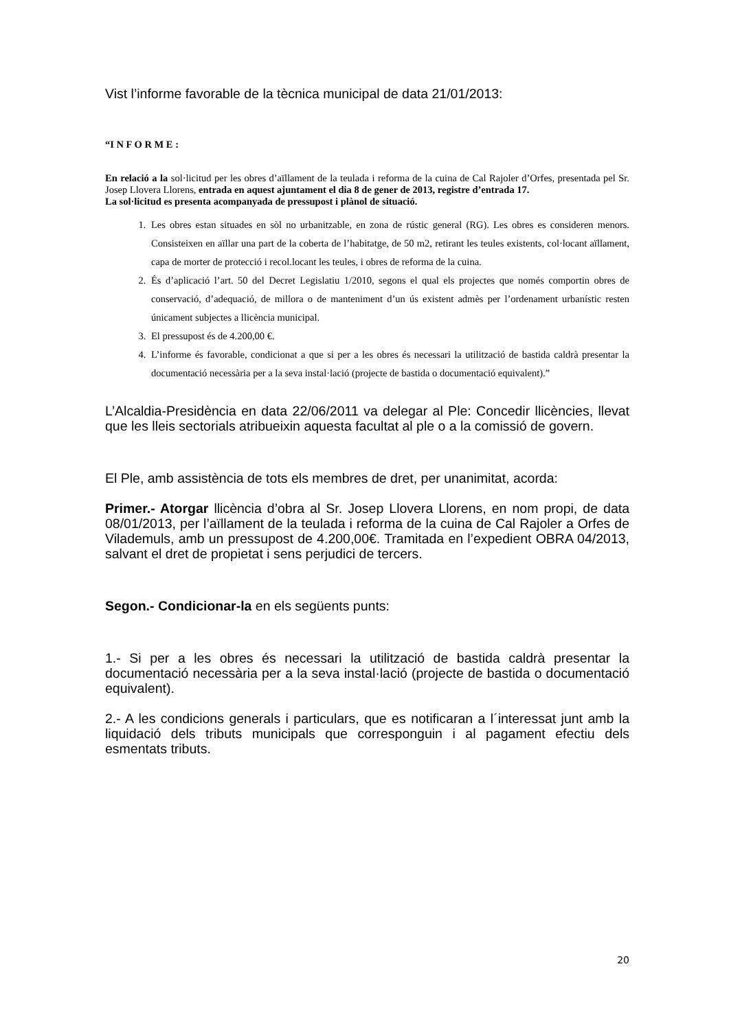Vist l’informe favorable de la tècnica municipal de data 21/01/2013:
“I N F O R M E :
En relació a la sol·licitud per les obres d’aïllament de la teulada i reforma de la cuina de Cal Rajoler d’Orfes, presentada pel Sr. Josep Llovera Llorens, entrada en aquest ajuntament el dia 8 de gener de 2013, registre d’entrada 17.
La sol·licitud es presenta acompanyada de pressupost i plànol de situació.
1. Les obres estan situades en sòl no urbanitzable, en zona de rústic general (RG). Les obres es consideren menors. Consisteixen en aïllar una part de la coberta de l’habitatge, de 50 m2, retirant les teules existents, col·locant aïllament, capa de morter de protecció i recol.locant les teules, i obres de reforma de la cuina.
2. És d’aplicació l’art. 50 del Decret Legislatiu 1/2010, segons el qual els projectes que només comportin obres de conservació, d’adequació, de millora o de manteniment d’un ús existent admès per l’ordenament urbanístic resten únicament subjectes a llicència municipal.
3. El pressupost és de 4.200,00 €.
4. L’informe és favorable, condicionat a que si per a les obres és necessari la utilització de bastida caldrà presentar la documentació necessària per a la seva instal·lació (projecte de bastida o documentació equivalent).”
L’Alcaldia-Presidència en data 22/06/2011 va delegar al Ple: Concedir llicències, llevat que les lleis sectorials atribueixin aquesta facultat al ple o a la comissió de govern.
El Ple, amb assistència de tots els membres de dret, per unanimitat, acorda:
Primer.- Atorgar llicència d’obra al Sr. Josep Llovera Llorens, en nom propi, de data 08/01/2013, per l’aïllament de la teulada i reforma de la cuina de Cal Rajoler a Orfes de Vilademuls, amb un pressupost de 4.200,00€. Tramitada en l’expedient OBRA 04/2013, salvant el dret de propietat i sens perjudici de tercers.
Segon.- Condicionar-la en els següents punts:
1.- Si per a les obres és necessari la utilització de bastida caldrà presentar la documentació necessària per a la seva instal·lació (projecte de bastida o documentació equivalent).
2.- A les condicions generals i particulars, que es notificaran a l´interessat junt amb la liquidació dels tributs municipals que corresponguin i al pagament efectiu dels esmentats tributs.
20